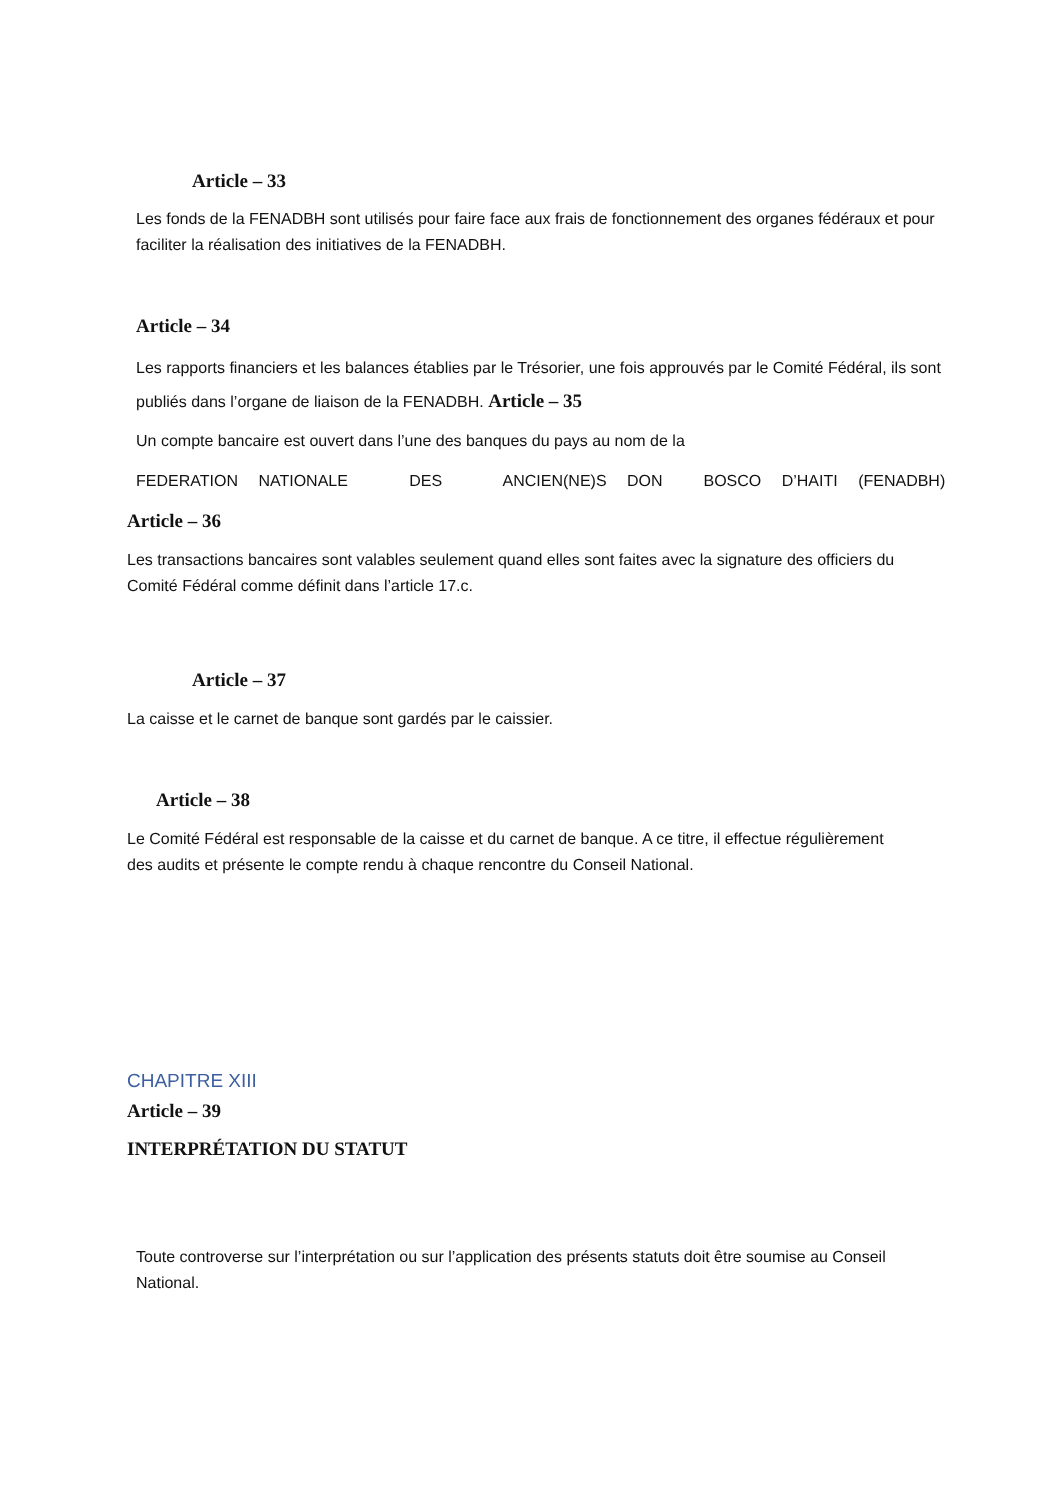Article – 33
Les fonds de la FENADBH sont utilisés pour faire face aux frais de fonctionnement des organes fédéraux et pour faciliter la réalisation des initiatives de la FENADBH.
Article – 34
Les rapports financiers et les balances établies par le Trésorier, une fois approuvés par le Comité Fédéral, ils sont publiés dans l’organe de liaison de la FENADBH. Article – 35
Un compte bancaire est ouvert dans l’une des banques du pays au nom de la
FEDERATION NATIONALE DES ANCIEN(NE)S DON BOSCO D’HAITI (FENADBH)
Article – 36
Les transactions bancaires sont valables seulement quand elles sont faites avec la signature des officiers du Comité Fédéral comme définit dans l’article 17.c.
Article – 37
La caisse et le carnet de banque sont gardés par le caissier.
Article – 38
Le Comité Fédéral est responsable de la caisse et du carnet de banque. A ce titre, il effectue régulièrement des audits et présente le compte rendu à chaque rencontre du Conseil National.
CHAPITRE XIII
Article – 39
INTERPRÉTATION DU STATUT
Toute controverse sur l’interprétation ou sur l’application des présents statuts doit être soumise au Conseil National.